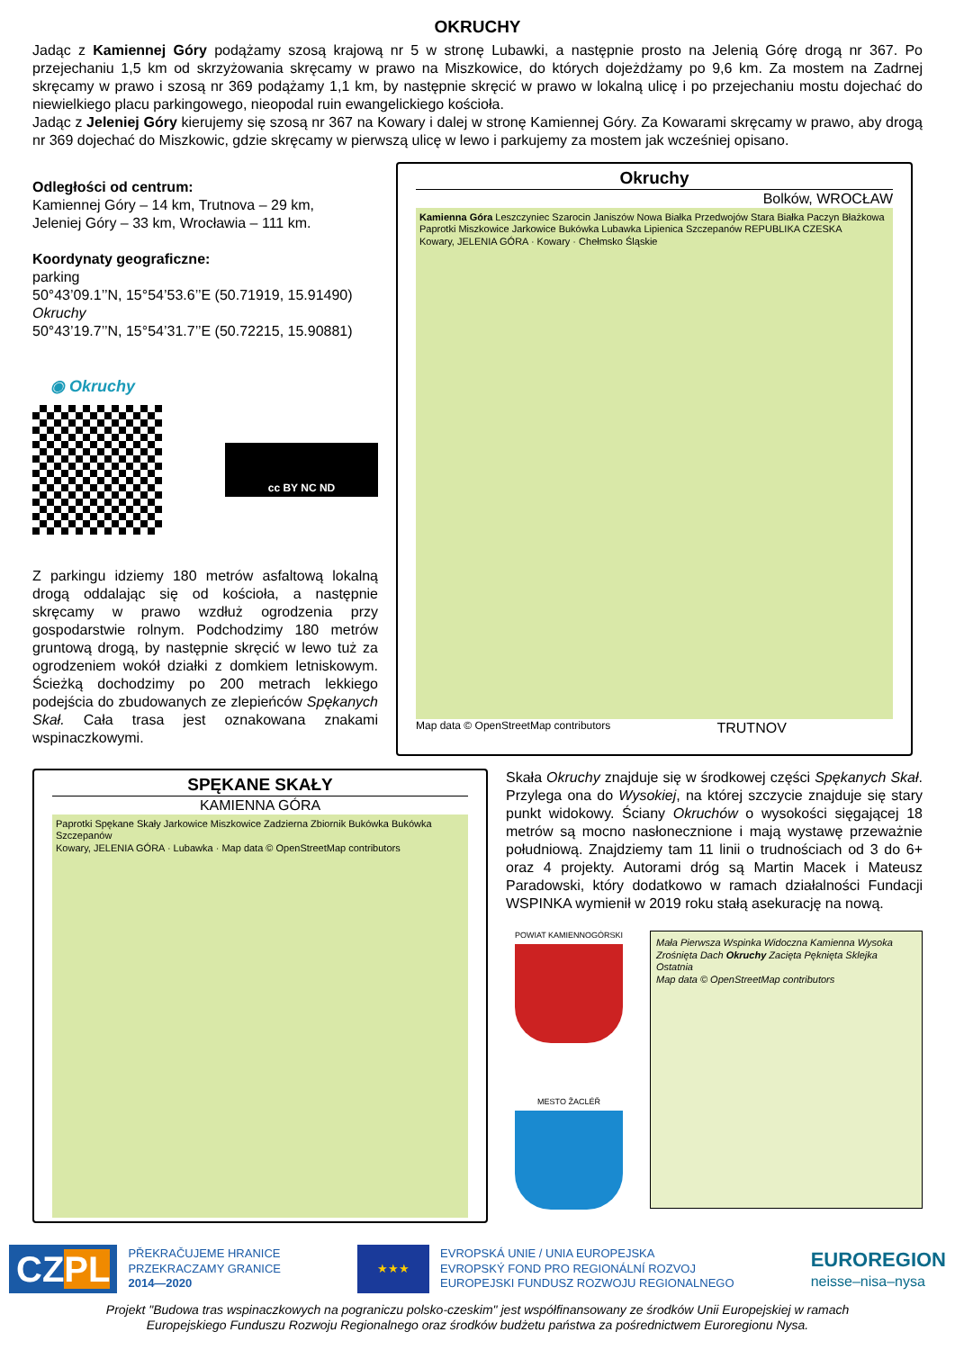OKRUCHY
Jadąc z Kamiennej Góry podążamy szosą krajową nr 5 w stronę Lubawki, a następnie prosto na Jelenią Górę drogą nr 367. Po przejechaniu 1,5 km od skrzyżowania skręcamy w prawo na Miszkowice, do których dojeżdżamy po 9,6 km. Za mostem na Zadrnej skręcamy w prawo i szosą nr 369 podążamy 1,1 km, by następnie skręcić w prawo w lokalną ulicę i po przejechaniu mostu dojechać do niewielkiego placu parkingowego, nieopodal ruin ewangelickiego kościoła.
Jadąc z Jeleniej Góry kierujemy się szosą nr 367 na Kowary i dalej w stronę Kamiennej Góry. Za Kowarami skręcamy w prawo, aby drogą nr 369 dojechać do Miszkowic, gdzie skręcamy w pierwszą ulicę w lewo i parkujemy za mostem jak wcześniej opisano.
Odległości od centrum:
Kamiennej Góry – 14 km, Trutnova – 29 km,
Jeleniej Góry – 33 km, Wrocławia – 111 km.
Koordynaty geograficzne:
parking
50°43’09.1’’N, 15°54’53.6’’E (50.71919, 15.91490)
Okruchy
50°43’19.7’’N, 15°54’31.7’’E (50.72215, 15.90881)
◉ Okruchy
cc BY NC ND
Z parkingu idziemy 180 metrów asfaltową lokalną drogą oddalając się od kościoła, a następnie skręcamy w prawo wzdłuż ogrodzenia przy gospodarstwie rolnym. Podchodzimy 180 metrów gruntową drogą, by następnie skręcić w lewo tuż za ogrodzeniem wokół działki z domkiem letniskowym. Ścieżką dochodzimy po 200 metrach lekkiego podejścia do zbudowanych ze zlepieńców Spękanych Skał. Cała trasa jest oznakowana znakami wspinaczkowymi.
Okruchy
Bolków, WROCŁAW
Kamienna Góra Leszczyniec Szarocin Janiszów Nowa Białka Przedwojów Stara Białka Paczyn Błażkowa Paprotki Miszkowice Jarkowice Bukówka Lubawka Lipienica Szczepanów REPUBLIKA CZESKA
Kowary, JELENIA GÓRA · Kowary · Chełmsko Śląskie
Map data © OpenStreetMap contributors TRUTNOV
SPĘKANE SKAŁY
KAMIENNA GÓRA
Paprotki Spękane Skały Jarkowice Miszkowice Zadzierna Zbiornik Bukówka Bukówka Szczepanów
Kowary, JELENIA GÓRA · Lubawka · Map data © OpenStreetMap contributors
Skała Okruchy znajduje się w środkowej części Spękanych Skał. Przylega ona do Wysokiej, na której szczycie znajduje się stary punkt widokowy. Ściany Okruchów o wysokości sięgającej 18 metrów są mocno nasłonecznione i mają wystawę przeważnie południową. Znajdziemy tam 11 linii o trudnościach od 3 do 6+ oraz 4 projekty. Autorami dróg są Martin Macek i Mateusz Paradowski, który dodatkowo w ramach działalności Fundacji WSPINKA wymienił w 2019 roku stałą asekurację na nową.
POWIAT KAMIENNOGÓRSKI
MESTO ŽACLÉŘ
Mała Pierwsza Wspinka Widoczna Kamienna Wysoka Zrośnięta Dach Okruchy Zacięta Pęknięta Sklejka Ostatnia
Map data © OpenStreetMap contributors
CZPL
PŘEKRAČUJEME HRANICE
PRZEKRACZAMY GRANICE
2014—2020
★★★
EVROPSKÁ UNIE / UNIA EUROPEJSKA
EVROPSKÝ FOND PRO REGIONÁLNÍ ROZVOJ
EUROPEJSKI FUNDUSZ ROZWOJU REGIONALNEGO
EUROREGION
neisse–nisa–nysa
Projekt "Budowa tras wspinaczkowych na pograniczu polsko-czeskim" jest współfinansowany ze środków Unii Europejskiej w ramach
Europejskiego Funduszu Rozwoju Regionalnego oraz środków budżetu państwa za pośrednictwem Euroregionu Nysa.